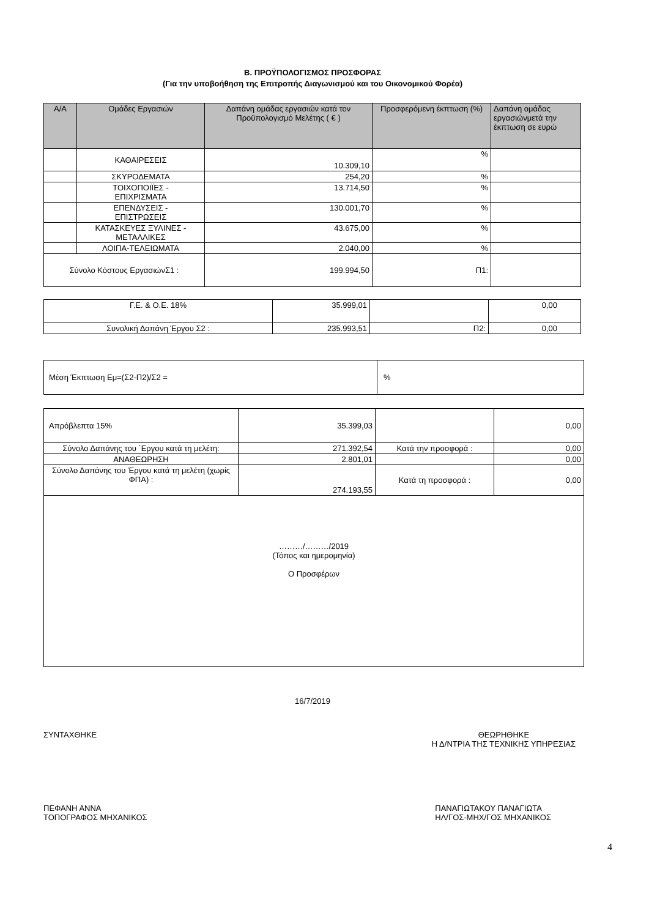Β. ΠΡΟΫΠΟΛΟΓΙΣΜΟΣ ΠΡΟΣΦΟΡΑΣ
(Για την υποβοήθηση της Επιτροπής Διαγωνισμού και του Οικονομικού Φορέα)
| Α/Α | Ομάδες Εργασιών | Δαπάνη ομάδας εργασιών κατά τον Προϋπολογισμό Μελέτης ( € ) | Προσφερόμενη έκπτωση (%) | Δαπάνη ομάδας εργασιώνμετά την έκπτωση σε ευρώ |
| --- | --- | --- | --- | --- |
| | ΚΑΘΑΙΡΕΣΕΙΣ | 10.309,10 | % | |
| | ΣΚΥΡΟΔΕΜΑΤΑ | 254,20 | % | |
| | ΤΟΙΧΟΠΟΙΪΕΣ - ΕΠΙΧΡΙΣΜΑΤΑ | 13.714,50 | % | |
| | ΕΠΕΝΔΥΣΕΙΣ - ΕΠΙΣΤΡΩΣΕΙΣ | 130.001,70 | % | |
| | ΚΑΤΑΣΚΕΥΕΣ ΞΥΛΙΝΕΣ - ΜΕΤΑΛΛΙΚΕΣ | 43.675,00 | % | |
| | ΛΟΙΠΑ-ΤΕΛΕΙΩΜΑΤΑ | 2.040,00 | % | |
| Σύνολο Κόστους ΕργασιώνΣ1 : | | 199.994,50 | Π1: | |
| Γ.Ε. & Ο.Ε. 18% | 35.999,01 | | 0,00 |
| Συνολική Δαπάνη Έργου Σ2 : | 235.993,51 | Π2: | 0,00 |
| Μέση Έκπτωση Εμ=(Σ2-Π2)/Σ2 = | % |
| Απρόβλεπτα 15% | 35.399,03 | | 0,00 |
| Σύνολο Δαπάνης του ΄Εργου κατά τη μελέτη: | 271.392,54 | Κατά την προσφορά : | 0,00 |
| ΑΝΑΘΕΩΡΗΣΗ | 2.801,01 | | 0,00 |
| Σύνολο Δαπάνης του Έργου κατά τη μελέτη (χωρίς ΦΠΑ) : | 274.193,55 | Κατά τη προσφορά : | 0,00 |
| ………/………/2019 (Τόπος και ημερομηνία) Ο Προσφέρων | | | |
16/7/2019
ΣΥΝΤΑΧΘΗΚΕ ΘΕΩΡΗΘΗΚΕ
Η Δ/ΝΤΡΙΑ ΤΗΣ ΤΕΧΝΙΚΗΣ ΥΠΗΡΕΣΙΑΣ
ΠΕΦΑΝΗ ΑΝΝΑ
ΤΟΠΟΓΡΑΦΟΣ ΜΗΧΑΝΙΚΟΣ
ΠΑΝΑΓΙΩΤΑΚΟΥ ΠΑΝΑΓΙΩΤΑ
ΗΛ/ΓΟΣ-ΜΗΧ/ΓΟΣ ΜΗΧΑΝΙΚΟΣ
4